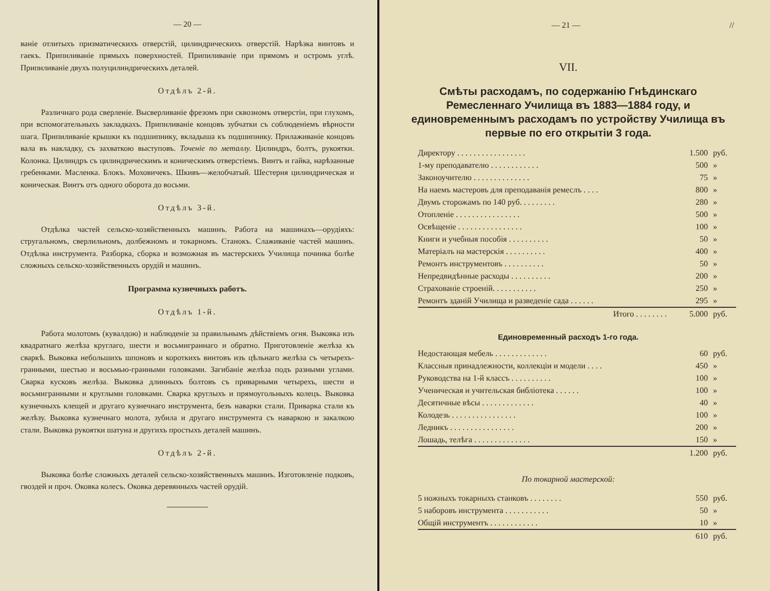— 20 —
ваніе отлитыхъ призматическихъ отверстій, цилиндрическихъ отверстій. Нарѣзка винтовъ и гаекъ. Припиливаніе прямыхъ поверхностей. Припиливаніе при прямомъ и остромъ углѣ. Припиливаніе двухъ полуцилиндрическихъ деталей.
Отдѣлъ 2-й.
Различнаго рода сверленіе. Высверливаніе фрезомъ при сквозномъ отверстіи, при глухомъ, при вспомогательныхъ закладкахъ. Припиливаніе концовъ зубчатки съ соблюденіемъ вѣрности шага. Припиливаніе крышки къ подшипнику, вкладыша къ подшипнику. Прилаживаніе концовъ вала въ накладку, съ захваткою выступовъ. Точеніе по металлу. Цилиндръ, болтъ, рукоятки. Колонка. Цилиндръ съ цилиндрическимъ и коническимъ отверстіемъ. Винтъ и гайка, нарѣзанные гребенками. Масленка. Блокъ. Моховичекъ. Шкивъ—желобчатый. Шестерня цилиндрическая и коническая. Винтъ отъ одного оборота до восьми.
Отдѣлъ 3-й.
Отдѣлка частей сельско-хозяйственныхъ машинъ. Работа на машинахъ—орудіяхъ: стругальномъ, сверлильномъ, долбежномъ и токарномъ. Станокъ. Слаживаніе частей машинъ. Отдѣлка инструмента. Разборка, сборка и возможная въ мастерскихъ Училища починка болѣе сложныхъ сельско-хозяйственныхъ орудій и машинъ.
Программа кузнечныхъ работъ.
Отдѣлъ 1-й.
Работа молотомъ (кувалдою) и наблюденіе за правильнымъ дѣйствіемъ огня. Выковка изъ квадратнаго желѣза круглаго, шести и восьмиграннаго и обратно. Приготовленіе желѣза къ сваркѣ. Выковка небольшихъ шпоновъ и короткихъ винтовъ изъ цѣльнаго желѣза съ четырехъ-гранными, шестью и восьмью-гранными головками. Загибаніе желѣза подъ разными углами. Сварка кусковъ желѣза. Выковка длинныхъ болтовъ съ приварными четырехъ, шести и восьмигранными и круглыми головками. Сварка круглыхъ и прямоугольныхъ колецъ. Выковка кузнечныхъ клещей и другаго кузнечнаго инструмента, безъ наварки стали. Приварка стали къ желѣзу. Выковка кузнечнаго молота, зубила и другаго инструмента съ наваркою и закалкою стали. Выковка рукоятки шатуна и другихъ простыхъ деталей машинъ.
Отдѣлъ 2-й.
Выковка болѣе сложныхъ деталей сельско-хозяйственныхъ машинъ. Изготовленіе подковъ, гвоздей и проч. Оковка колесъ. Оковка деревянныхъ частей орудій.
— 21 — //
VII.
Смѣты расходамъ, по содержанію Гнѣдинскаго Ремесленнаго Училища въ 1883—1884 году, и единовременнымъ расходамъ по устройству Училища въ первые по его открытіи 3 года.
| Директору . . . . . . . . . . . . . . . . . | 1.500 | руб. |
| 1-му преподавателю . . . . . . . . . . . . | 500 | » |
| Законоучителю . . . . . . . . . . . . . . | 75 | » |
| На наемъ мастеровъ для преподаванія ремеслъ . . . . | 800 | » |
| Двумъ сторожамъ по 140 руб. . . . . . . . . | 280 | » |
| Отопленіе . . . . . . . . . . . . . . . . | 500 | » |
| Освѣщеніе . . . . . . . . . . . . . . . . | 100 | » |
| Книги и учебныя пособія . . . . . . . . . . | 50 | » |
| Матеріалъ на мастерскія . . . . . . . . . . | 400 | » |
| Ремонтъ инструментовъ . . . . . . . . . . | 50 | » |
| Непредвидѣнные расходы . . . . . . . . . . | 200 | » |
| Страхованіе строеній. . . . . . . . . . . | 250 | » |
| Ремонтъ зданій Училища и разведеніе сада . . . . . . | 295 | » |
| Итого . . . . . . . . | 5.000 | руб. |
Единовременный расходъ 1-го года.
| Недостающая мебель . . . . . . . . . . . . . | 60 | руб. |
| Классныя принадлежности, коллекціи и модели . . . . | 450 | » |
| Руководства на 1-й классъ . . . . . . . . . . | 100 | » |
| Ученическая и учительская библіотека . . . . . . | 100 | » |
| Десятичные вѣсы . . . . . . . . . . . . . | 40 | » |
| Колодезь . . . . . . . . . . . . . . . . | 100 | » |
| Ледникъ . . . . . . . . . . . . . . . . | 200 | » |
| Лошадь, телѣга . . . . . . . . . . . . . . | 150 | » |
| | 1.200 | руб. |
По токарной мастерской:
| 5 ножныхъ токарныхъ станковъ . . . . . . . . | 550 | руб. |
| 5 наборовъ инструмента . . . . . . . . . . . | 50 | » |
| Общій инструментъ . . . . . . . . . . . . | 10 | » |
| | 610 | руб. |